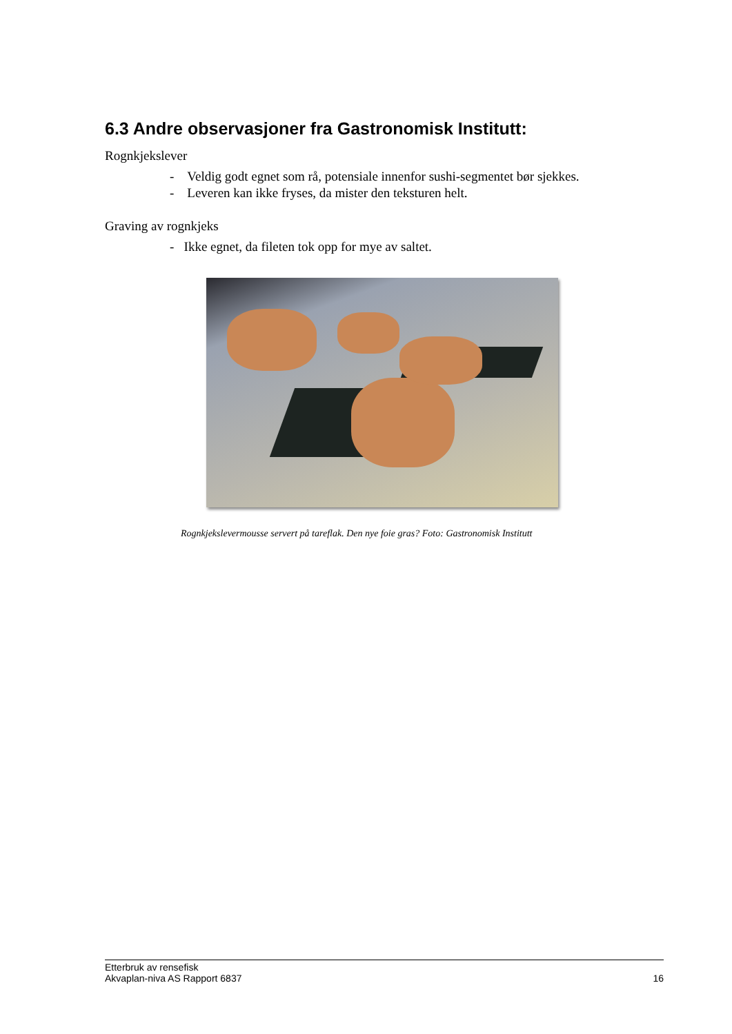6.3 Andre observasjoner fra Gastronomisk Institutt:
Rognkjekslever
- Veldig godt egnet som rå, potensiale innenfor sushi-segmentet bør sjekkes.
- Leveren kan ikke fryses, da mister den teksturen helt.
Graving av rognkjeks
- Ikke egnet, da fileten tok opp for mye av saltet.
Rognkjekslevermousse servert på tareflak. Den nye foie gras? Foto: Gastronomisk Institutt
Etterbruk av rensefisk
Akvaplan-niva AS Rapport 6837
16